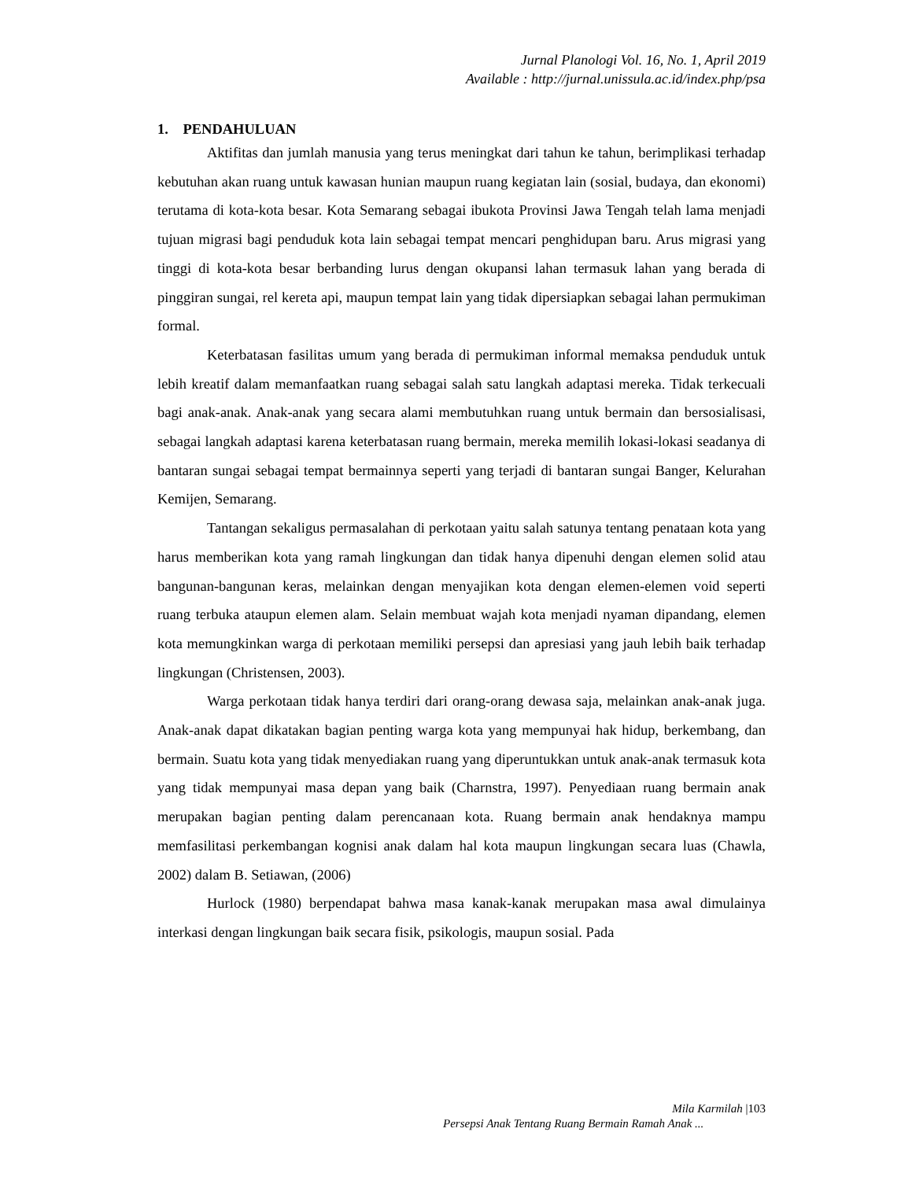Jurnal Planologi Vol. 16, No. 1, April 2019
Available : http://jurnal.unissula.ac.id/index.php/psa
1. PENDAHULUAN
Aktifitas dan jumlah manusia yang terus meningkat dari tahun ke tahun, berimplikasi terhadap kebutuhan akan ruang untuk kawasan hunian maupun ruang kegiatan lain (sosial, budaya, dan ekonomi) terutama di kota-kota besar. Kota Semarang sebagai ibukota Provinsi Jawa Tengah telah lama menjadi tujuan migrasi bagi penduduk kota lain sebagai tempat mencari penghidupan baru. Arus migrasi yang tinggi di kota-kota besar berbanding lurus dengan okupansi lahan termasuk lahan yang berada di pinggiran sungai, rel kereta api, maupun tempat lain yang tidak dipersiapkan sebagai lahan permukiman formal.
Keterbatasan fasilitas umum yang berada di permukiman informal memaksa penduduk untuk lebih kreatif dalam memanfaatkan ruang sebagai salah satu langkah adaptasi mereka. Tidak terkecuali bagi anak-anak. Anak-anak yang secara alami membutuhkan ruang untuk bermain dan bersosialisasi, sebagai langkah adaptasi karena keterbatasan ruang bermain, mereka memilih lokasi-lokasi seadanya di bantaran sungai sebagai tempat bermainnya seperti yang terjadi di bantaran sungai Banger, Kelurahan Kemijen, Semarang.
Tantangan sekaligus permasalahan di perkotaan yaitu salah satunya tentang penataan kota yang harus memberikan kota yang ramah lingkungan dan tidak hanya dipenuhi dengan elemen solid atau bangunan-bangunan keras, melainkan dengan menyajikan kota dengan elemen-elemen void seperti ruang terbuka ataupun elemen alam. Selain membuat wajah kota menjadi nyaman dipandang, elemen kota memungkinkan warga di perkotaan memiliki persepsi dan apresiasi yang jauh lebih baik terhadap lingkungan (Christensen, 2003).
Warga perkotaan tidak hanya terdiri dari orang-orang dewasa saja, melainkan anak-anak juga. Anak-anak dapat dikatakan bagian penting warga kota yang mempunyai hak hidup, berkembang, dan bermain. Suatu kota yang tidak menyediakan ruang yang diperuntukkan untuk anak-anak termasuk kota yang tidak mempunyai masa depan yang baik (Charnstra, 1997). Penyediaan ruang bermain anak merupakan bagian penting dalam perencanaan kota. Ruang bermain anak hendaknya mampu memfasilitasi perkembangan kognisi anak dalam hal kota maupun lingkungan secara luas (Chawla, 2002) dalam B. Setiawan, (2006)
Hurlock (1980) berpendapat bahwa masa kanak-kanak merupakan masa awal dimulainya interkasi dengan lingkungan baik secara fisik, psikologis, maupun sosial. Pada
Mila Karmilah |103
Persepsi Anak Tentang Ruang Bermain Ramah Anak ...